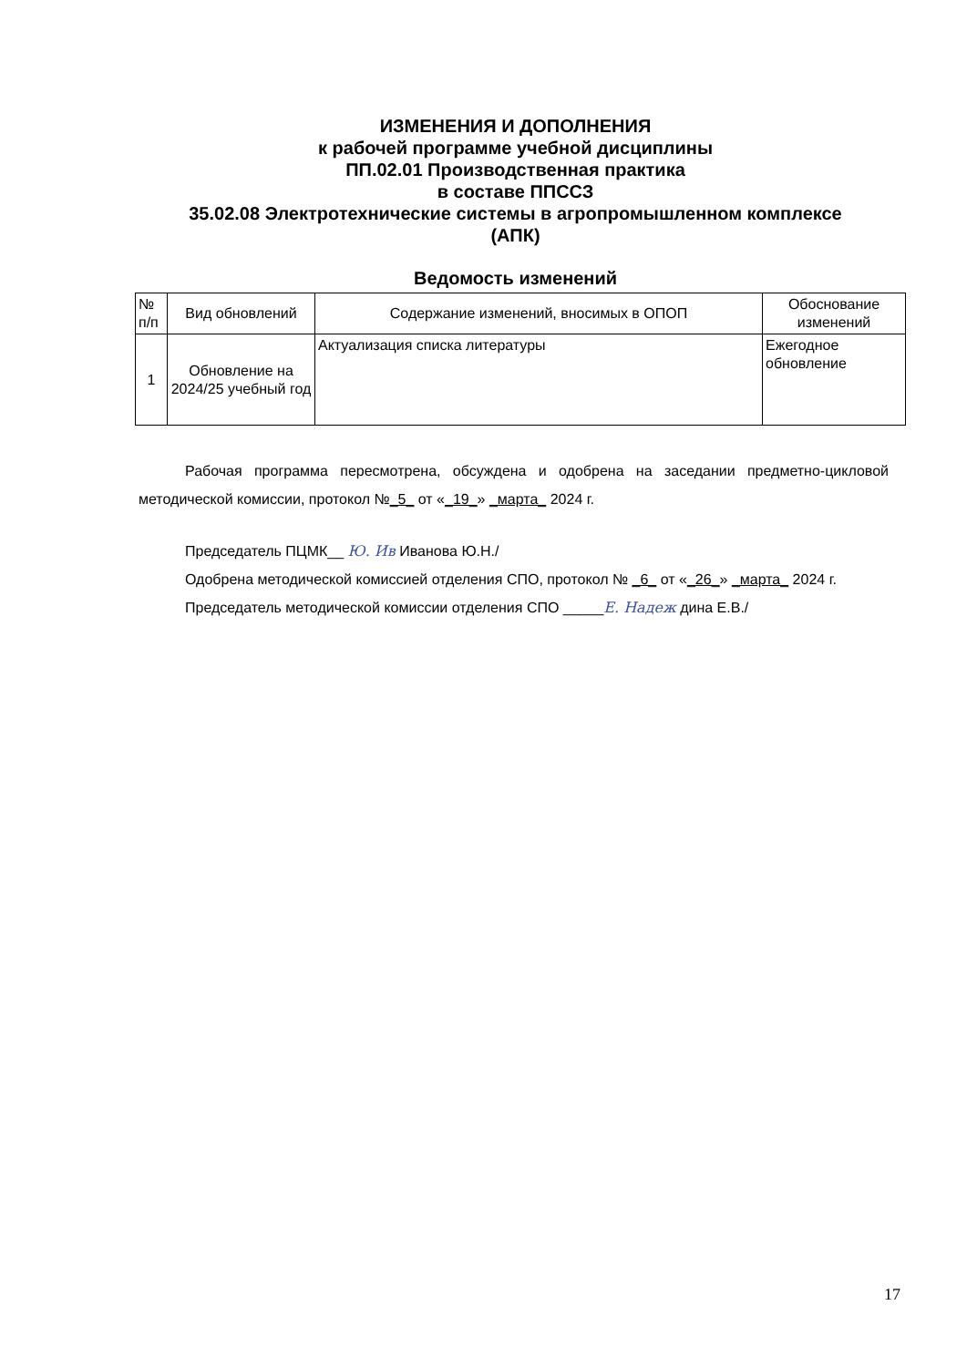ИЗМЕНЕНИЯ И ДОПОЛНЕНИЯ
к рабочей программе учебной дисциплины
ПП.02.01 Производственная практика
в составе ППССЗ
35.02.08 Электротехнические системы в агропромышленном комплексе
(АПК)
Ведомость изменений
| № п/п | Вид обновлений | Содержание изменений, вносимых в ОПОП | Обоснование изменений |
| --- | --- | --- | --- |
| 1 | Обновление на 2024/25 учебный год | Актуализация списка литературы | Ежегодное обновление |
Рабочая программа пересмотрена, обсуждена и одобрена на заседании предметно-цикловой методической комиссии, протокол №_5_ от «_19_» _марта_ 2024 г.
Председатель ПЦМК__ Ю. Ив Иванова Ю.Н./
Одобрена методической комиссией отделения СПО, протокол № _6_ от «_26_» _марта_ 2024 г.
Председатель методической комиссии отделения СПО _____Е. Надеж дина Е.В./
17